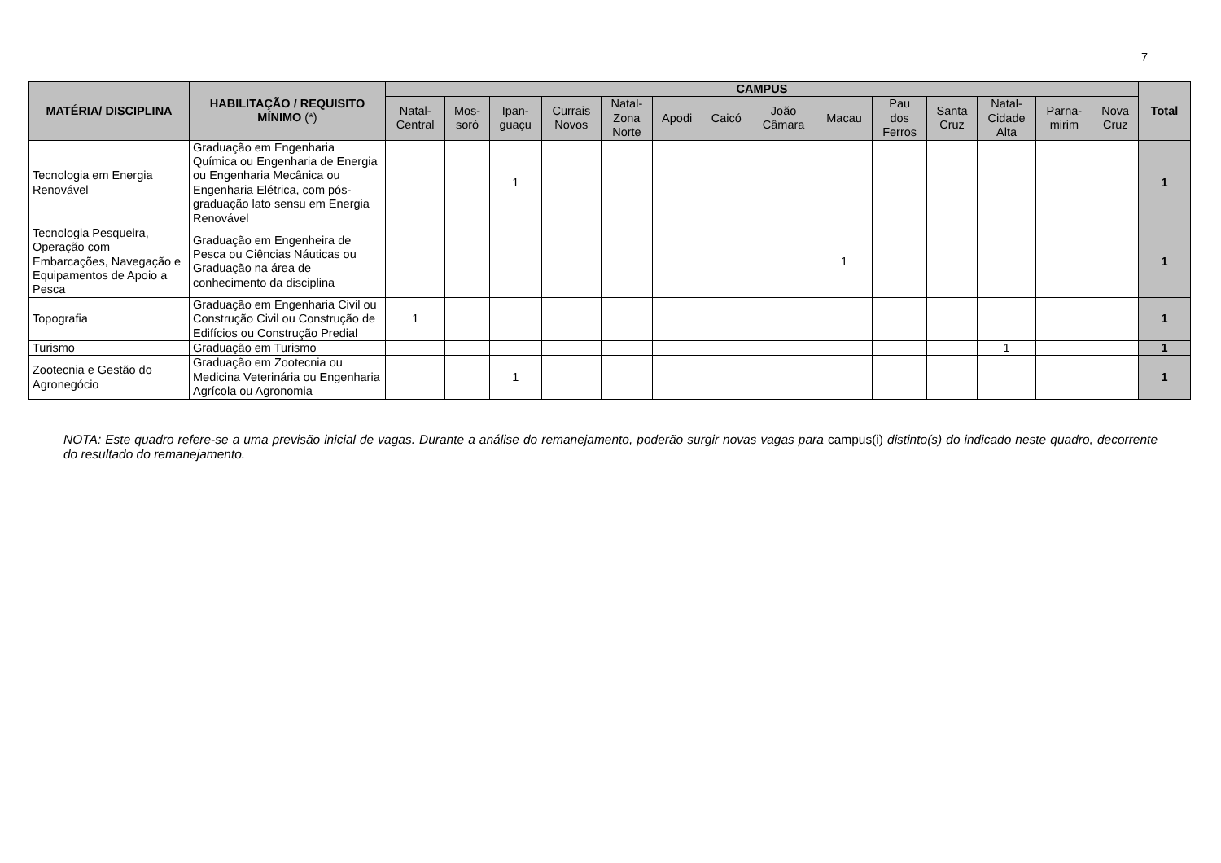7
| MATÉRIA/ DISCIPLINA | HABILITAÇÃO / REQUISITO MÍNIMO (*) | CAMPUS | | | | | | | | | | | | | | Total |
| --- | --- | --- | --- | --- | --- | --- | --- | --- | --- | --- | --- | --- | --- | --- | --- | --- |
| | | Natal- Central | Mos- soró | Ipan- guaçu | Currais Novos | Natal- Zona Norte | Apodi | Caicó | João Câmara | Macau | Pau dos Ferros | Santa Cruz | Natal- Cidade Alta | Parna- mirim | Nova Cruz | |
| Tecnologia em Energia Renovável | Graduação em Engenharia Química ou Engenharia de Energia ou Engenharia Mecânica ou Engenharia Elétrica, com pós-graduação lato sensu em Energia Renovável | | | 1 | | | | | | | | | | | | 1 |
| Tecnologia Pesqueira, Operação com Embarcações, Navegação e Equipamentos de Apoio a Pesca | Graduação em Engenheira de Pesca ou Ciências Náuticas ou Graduação na área de conhecimento da disciplina | | | | | | | | | 1 | | | | | | 1 |
| Topografia | Graduação em Engenharia Civil ou Construção Civil ou Construção de Edifícios ou Construção Predial | 1 | | | | | | | | | | | | | | 1 |
| Turismo | Graduação em Turismo | | | | | | | | | | | | 1 | | | 1 |
| Zootecnia e Gestão do Agronegócio | Graduação em Zootecnia ou Medicina Veterinária ou Engenharia Agrícola ou Agronomia | | | 1 | | | | | | | | | | | | 1 |
NOTA: Este quadro refere-se a uma previsão inicial de vagas. Durante a análise do remanejamento, poderão surgir novas vagas para campus(i) distinto(s) do indicado neste quadro, decorrente do resultado do remanejamento.